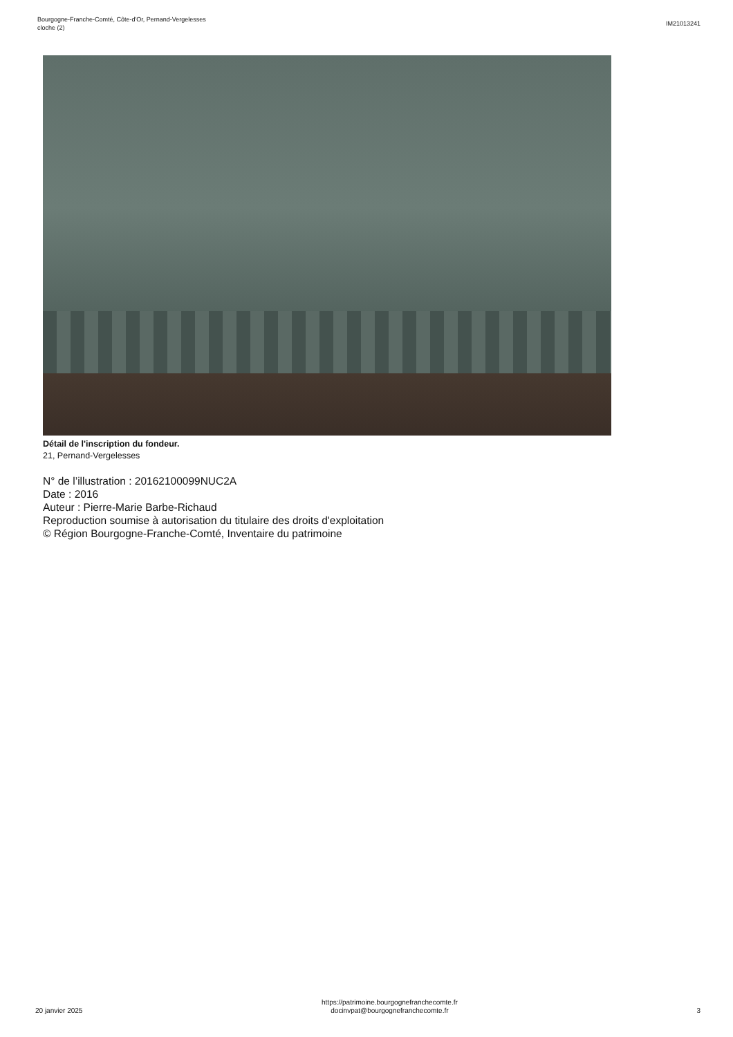Bourgogne-Franche-Comté, Côte-d'Or, Pernand-Vergelesses
cloche (2)
IM21013241
Détail de l'inscription du fondeur.
21, Pernand-Vergelesses
N° de l’illustration : 20162100099NUC2A
Date : 2016
Auteur : Pierre-Marie Barbe-Richaud
Reproduction soumise à autorisation du titulaire des droits d'exploitation
© Région Bourgogne-Franche-Comté, Inventaire du patrimoine
20 janvier 2025
https://patrimoine.bourgognefranchecomte.fr
docinvpat@bourgognefranchecomte.fr
3